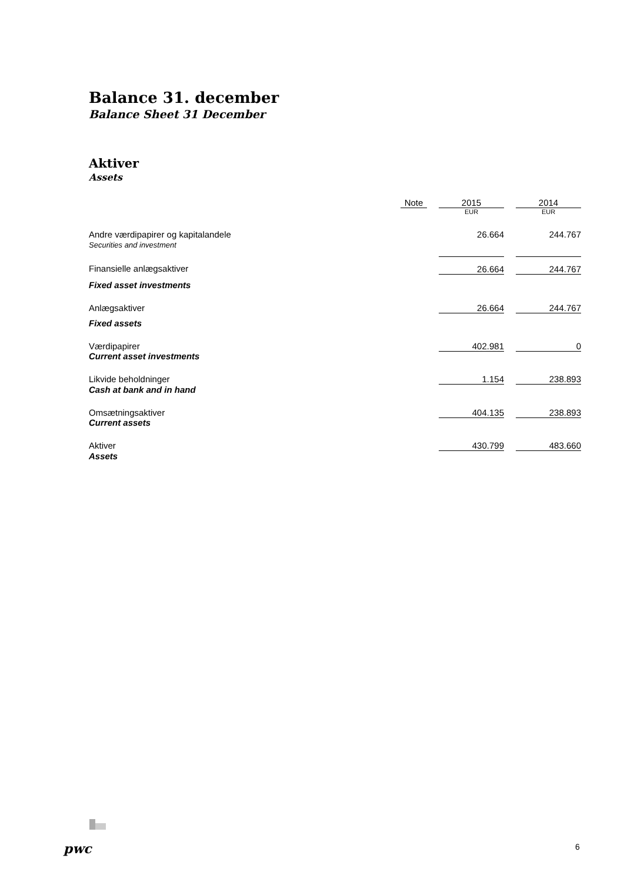Balance 31. december
Balance Sheet 31 December
Aktiver
Assets
| | Note | | 2015 | | 2014 |
| --- | --- | --- | --- | --- | --- |
| | | | EUR | | EUR |
| Andre værdipapirer og kapitalandele Securities and investment | | | 26.664 | | 244.767 |
| Finansielle anlægsaktiver | | | 26.664 | | 244.767 |
| Fixed asset investments | | | | | |
| Anlægsaktiver | | | 26.664 | | 244.767 |
| Fixed assets | | | | | |
| Værdipapirer | | | 402.981 | | 0 |
| Current asset investments | | | | | |
| Likvide beholdninger | | | 1.154 | | 238.893 |
| Cash at bank and in hand | | | | | |
| Omsætningsaktiver | | | 404.135 | | 238.893 |
| Current assets | | | | | |
| Aktiver | | | 430.799 | | 483.660 |
| Assets | | | | | |
pwc 6